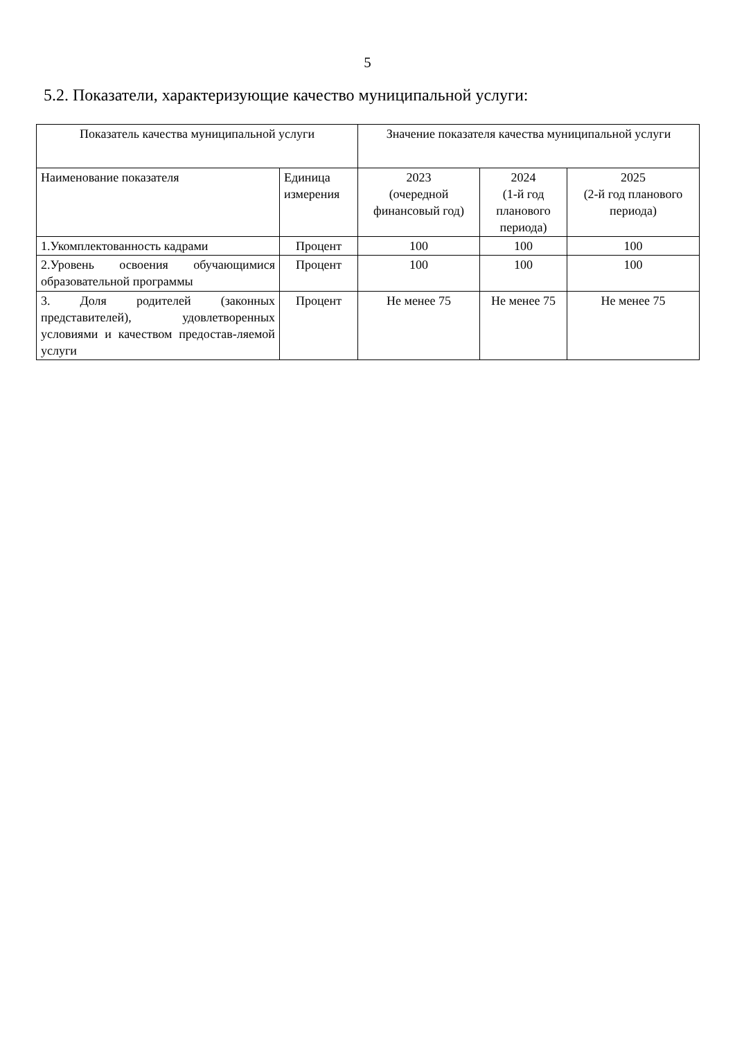5
5.2. Показатели, характеризующие качество муниципальной услуги:
| Показатель качества муниципальной услуги | | Значение показателя качества муниципальной услуги | | |
| --- | --- | --- | --- | --- |
| Наименование показателя | Единица измерения | 2023 (очередной финансовый год) | 2024 (1-й год планового периода) | 2025 (2-й год планового периода) |
| 1.Укомплектованность кадрами | Процент | 100 | 100 | 100 |
| 2.Уровень освоения обучающимися образовательной программы | Процент | 100 | 100 | 100 |
| 3. Доля родителей (законных представителей), удовлетворенных условиями и качеством предостав-ляемой услуги | Процент | Не менее 75 | Не менее 75 | Не менее 75 |